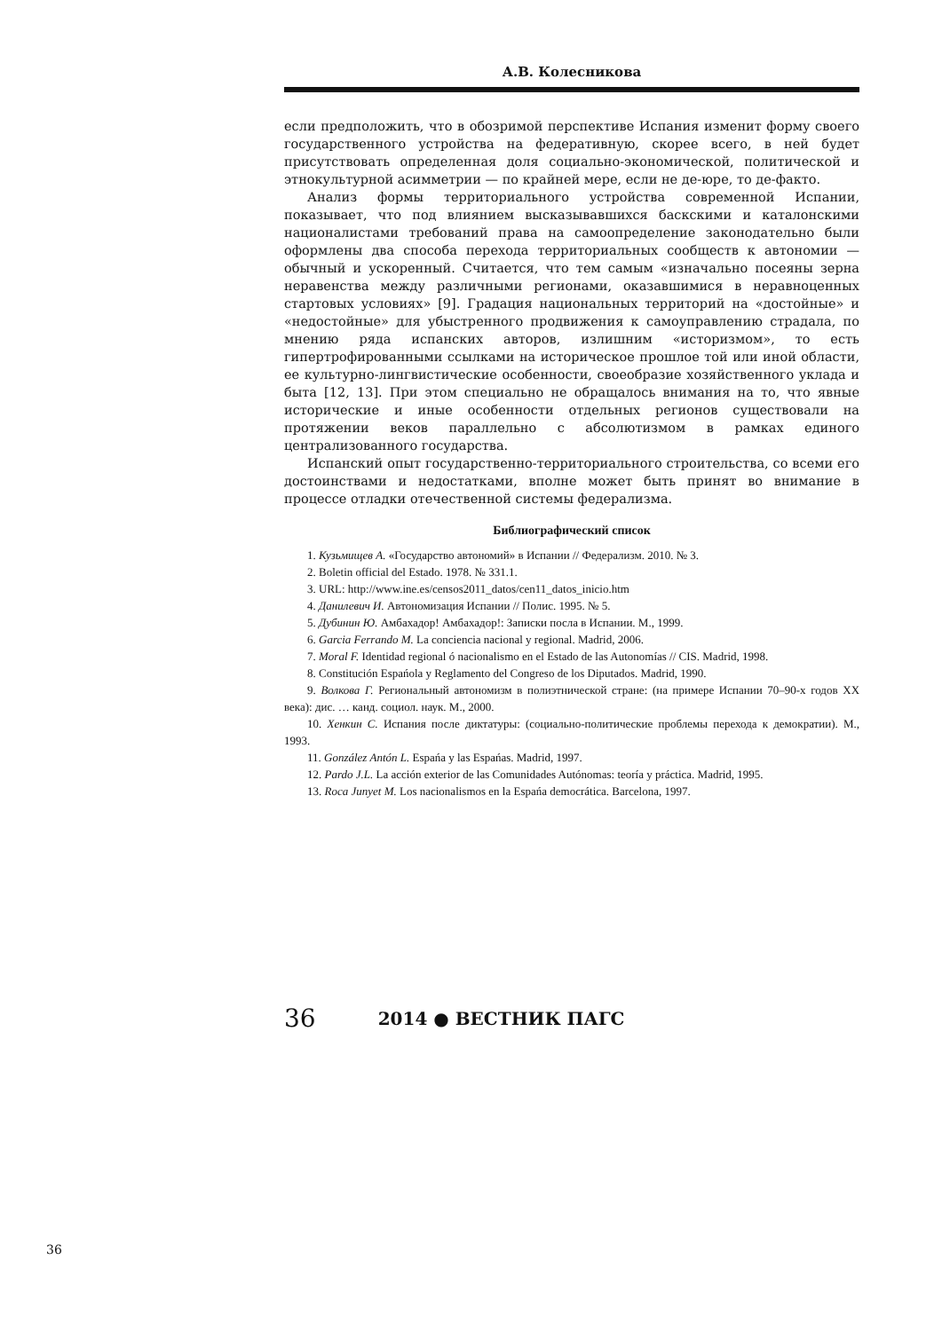А.В. Колесникова
если предположить, что в обозримой перспективе Испания изменит форму своего государственного устройства на федеративную, скорее всего, в ней будет присутствовать определенная доля социально-экономической, политической и этнокультурной асимметрии — по крайней мере, если не де-юре, то де-факто.
Анализ формы территориального устройства современной Испании, показывает, что под влиянием высказывавшихся баскскими и каталонскими националистами требований права на самоопределение законодательно были оформлены два способа перехода территориальных сообществ к автономии — обычный и ускоренный. Считается, что тем самым «изначально посеяны зерна неравенства между различными регионами, оказавшимися в неравноценных стартовых условиях» [9]. Градация национальных территорий на «достойные» и «недостойные» для убыстренного продвижения к самоуправлению страдала, по мнению ряда испанских авторов, излишним «историзмом», то есть гипертрофированными ссылками на историческое прошлое той или иной области, ее культурно-лингвистические особенности, своеобразие хозяйственного уклада и быта [12, 13]. При этом специально не обращалось внимания на то, что явные исторические и иные особенности отдельных регионов существовали на протяжении веков параллельно с абсолютизмом в рамках единого централизованного государства.
Испанский опыт государственно-территориального строительства, со всеми его достоинствами и недостатками, вполне может быть принят во внимание в процессе отладки отечественной системы федерализма.
Библиографический список
1. Кузьмищев А. «Государство автономий» в Испании // Федерализм. 2010. № 3.
2. Boletin official del Estado. 1978. № 331.1.
3. URL: http://www.ine.es/censos2011_datos/cen11_datos_inicio.htm
4. Данилевич И. Автономизация Испании // Полис. 1995. № 5.
5. Дубинин Ю. Амбахадор! Амбахадор!: Записки посла в Испании. М., 1999.
6. Garcia Ferrando M. La conciencia nacional y regional. Madrid, 2006.
7. Moral F. Identidad regional ó nacionalismo en el Estado de las Autonomías // CIS. Madrid, 1998.
8. Constitución Espańola y Reglamento del Congreso de los Diputados. Madrid, 1990.
9. Волкова Г. Региональный автономизм в полиэтнической стране: (на примере Испании 70–90-х годов XX века): дис. … канд. социол. наук. М., 2000.
10. Хенкин С. Испания после диктатуры: (социально-политические проблемы перехода к демократии). М., 1993.
11. González Antón L. Espańa y las Espańas. Madrid, 1997.
12. Pardo J.L. La acción exterior de las Comunidades Autónomas: teoría y práctica. Madrid, 1995.
13. Roca Junyet M. Los nacionalismos en la Espańa democrática. Barcelona, 1997.
36 2014 ● ВЕСТНИК ПАГС
36